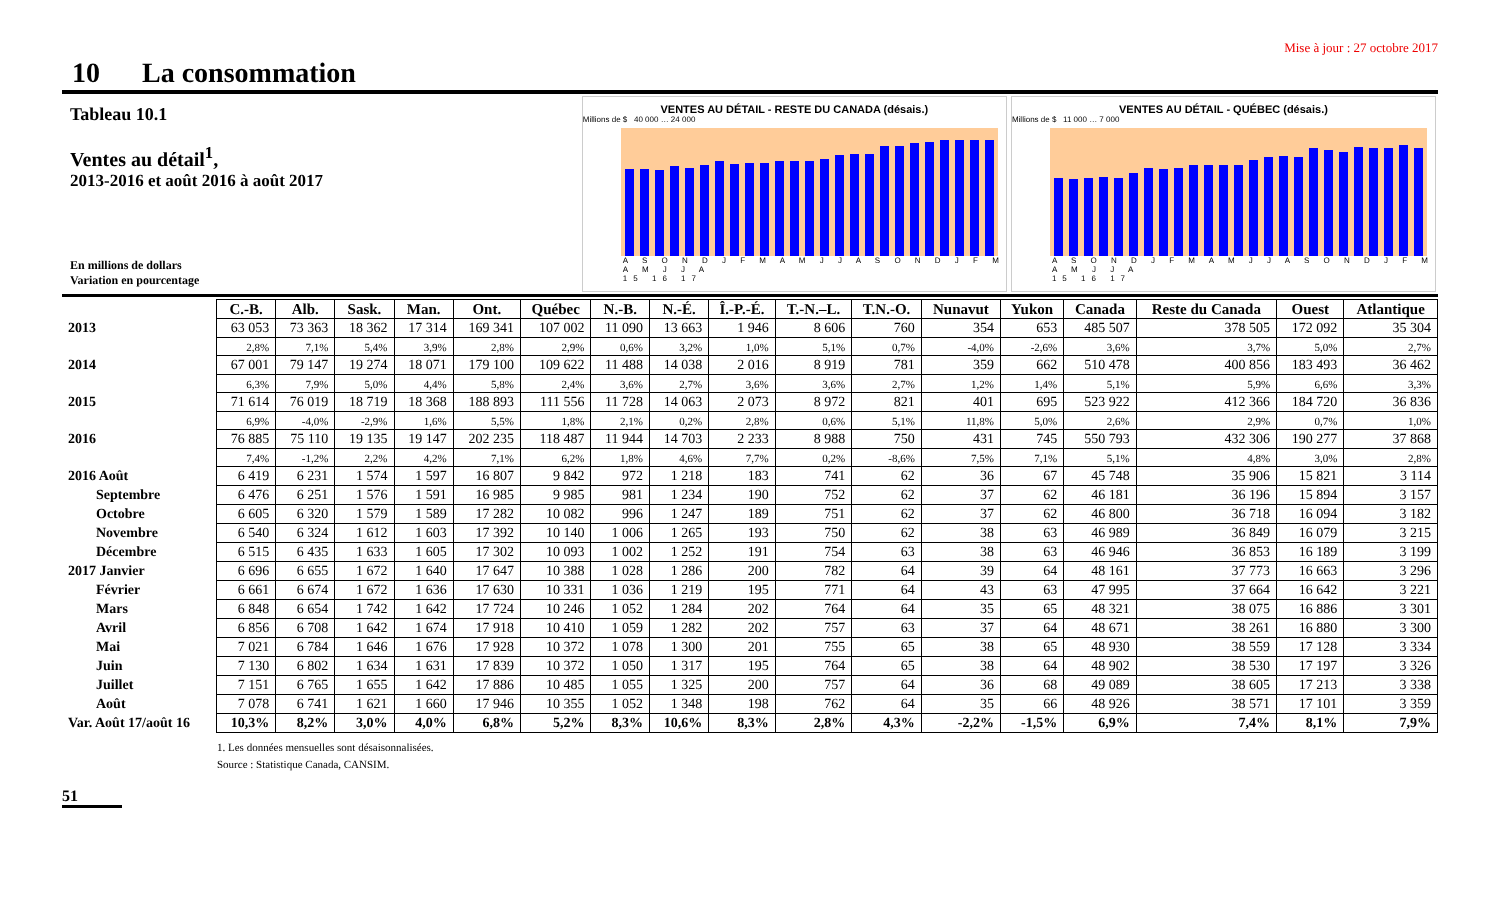Mise à jour : 27 octobre 2017
10 La consommation
Tableau 10.1
Ventes au détail<sup>1</sup>,
2013-2016 et août 2016 à août 2017
En millions de dollars
Variation en pourcentage
VENTES AU DÉTAIL - RESTE DU CANADA (désais.)
Millions de $ 40 000 … 24 000
A S O N D J F M A M J J A S O N D J F M A M J J A
15 16 17
VENTES AU DÉTAIL - QUÉBEC (désais.)
Millions de $ 11 000 … 7 000
A S O N D J F M A M J J A S O N D J F M A M J J A
15 16 17
| | C.-B. | Alb. | Sask. | Man. | Ont. | Québec | N.-B. | N.-É. | Î.-P.-É. | T.-N.–L. | T.N.-O. | Nunavut | Yukon | Canada | Reste du Canada | Ouest | Atlantique |
| 2013 | 63 053 | 73 363 | 18 362 | 17 314 | 169 341 | 107 002 | 11 090 | 13 663 | 1 946 | 8 606 | 760 | 354 | 653 | 485 507 | 378 505 | 172 092 | 35 304 |
| | 2,8% | 7,1% | 5,4% | 3,9% | 2,8% | 2,9% | 0,6% | 3,2% | 1,0% | 5,1% | 0,7% | -4,0% | -2,6% | 3,6% | 3,7% | 5,0% | 2,7% |
| 2014 | 67 001 | 79 147 | 19 274 | 18 071 | 179 100 | 109 622 | 11 488 | 14 038 | 2 016 | 8 919 | 781 | 359 | 662 | 510 478 | 400 856 | 183 493 | 36 462 |
| | 6,3% | 7,9% | 5,0% | 4,4% | 5,8% | 2,4% | 3,6% | 2,7% | 3,6% | 3,6% | 2,7% | 1,2% | 1,4% | 5,1% | 5,9% | 6,6% | 3,3% |
| 2015 | 71 614 | 76 019 | 18 719 | 18 368 | 188 893 | 111 556 | 11 728 | 14 063 | 2 073 | 8 972 | 821 | 401 | 695 | 523 922 | 412 366 | 184 720 | 36 836 |
| | 6,9% | -4,0% | -2,9% | 1,6% | 5,5% | 1,8% | 2,1% | 0,2% | 2,8% | 0,6% | 5,1% | 11,8% | 5,0% | 2,6% | 2,9% | 0,7% | 1,0% |
| 2016 | 76 885 | 75 110 | 19 135 | 19 147 | 202 235 | 118 487 | 11 944 | 14 703 | 2 233 | 8 988 | 750 | 431 | 745 | 550 793 | 432 306 | 190 277 | 37 868 |
| | 7,4% | -1,2% | 2,2% | 4,2% | 7,1% | 6,2% | 1,8% | 4,6% | 7,7% | 0,2% | -8,6% | 7,5% | 7,1% | 5,1% | 4,8% | 3,0% | 2,8% |
| 2016 Août | 6 419 | 6 231 | 1 574 | 1 597 | 16 807 | 9 842 | 972 | 1 218 | 183 | 741 | 62 | 36 | 67 | 45 748 | 35 906 | 15 821 | 3 114 |
| Septembre | 6 476 | 6 251 | 1 576 | 1 591 | 16 985 | 9 985 | 981 | 1 234 | 190 | 752 | 62 | 37 | 62 | 46 181 | 36 196 | 15 894 | 3 157 |
| Octobre | 6 605 | 6 320 | 1 579 | 1 589 | 17 282 | 10 082 | 996 | 1 247 | 189 | 751 | 62 | 37 | 62 | 46 800 | 36 718 | 16 094 | 3 182 |
| Novembre | 6 540 | 6 324 | 1 612 | 1 603 | 17 392 | 10 140 | 1 006 | 1 265 | 193 | 750 | 62 | 38 | 63 | 46 989 | 36 849 | 16 079 | 3 215 |
| Décembre | 6 515 | 6 435 | 1 633 | 1 605 | 17 302 | 10 093 | 1 002 | 1 252 | 191 | 754 | 63 | 38 | 63 | 46 946 | 36 853 | 16 189 | 3 199 |
| 2017 Janvier | 6 696 | 6 655 | 1 672 | 1 640 | 17 647 | 10 388 | 1 028 | 1 286 | 200 | 782 | 64 | 39 | 64 | 48 161 | 37 773 | 16 663 | 3 296 |
| Février | 6 661 | 6 674 | 1 672 | 1 636 | 17 630 | 10 331 | 1 036 | 1 219 | 195 | 771 | 64 | 43 | 63 | 47 995 | 37 664 | 16 642 | 3 221 |
| Mars | 6 848 | 6 654 | 1 742 | 1 642 | 17 724 | 10 246 | 1 052 | 1 284 | 202 | 764 | 64 | 35 | 65 | 48 321 | 38 075 | 16 886 | 3 301 |
| Avril | 6 856 | 6 708 | 1 642 | 1 674 | 17 918 | 10 410 | 1 059 | 1 282 | 202 | 757 | 63 | 37 | 64 | 48 671 | 38 261 | 16 880 | 3 300 |
| Mai | 7 021 | 6 784 | 1 646 | 1 676 | 17 928 | 10 372 | 1 078 | 1 300 | 201 | 755 | 65 | 38 | 65 | 48 930 | 38 559 | 17 128 | 3 334 |
| Juin | 7 130 | 6 802 | 1 634 | 1 631 | 17 839 | 10 372 | 1 050 | 1 317 | 195 | 764 | 65 | 38 | 64 | 48 902 | 38 530 | 17 197 | 3 326 |
| Juillet | 7 151 | 6 765 | 1 655 | 1 642 | 17 886 | 10 485 | 1 055 | 1 325 | 200 | 757 | 64 | 36 | 68 | 49 089 | 38 605 | 17 213 | 3 338 |
| Août | 7 078 | 6 741 | 1 621 | 1 660 | 17 946 | 10 355 | 1 052 | 1 348 | 198 | 762 | 64 | 35 | 66 | 48 926 | 38 571 | 17 101 | 3 359 |
| Var. Août 17/août 16 | 10,3% | 8,2% | 3,0% | 4,0% | 6,8% | 5,2% | 8,3% | 10,6% | 8,3% | 2,8% | 4,3% | -2,2% | -1,5% | 6,9% | 7,4% | 8,1% | 7,9% |
1. Les données mensuelles sont désaisonnalisées.
Source : Statistique Canada, CANSIM.
51